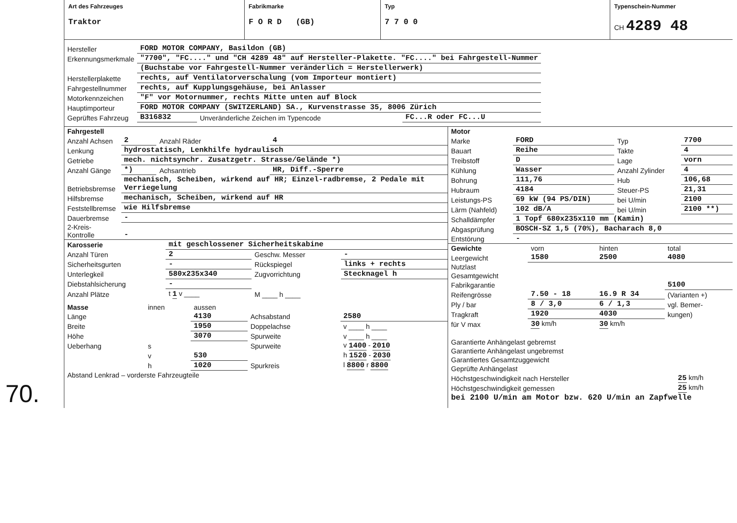Art des Fahrzeuges
Traktor
Fabrikmarke
F O R D (GB)
Typ
7 7 0 0
Typenschein-Nummer
CH 4289 48
| Hersteller | FORD MOTOR COMPANY, Basildon (GB) | | |
| Erkennungsmerkmale | "7700", "FC...." und "CH 4289 48" auf Hersteller-Plakette. "FC...." bei Fahrgestell-Nummer | | |
| | (Buchstabe vor Fahrgestell-Nummer veränderlich = Herstellerwerk) | | |
| Herstellerplakette | rechts, auf Ventilatorverschalung (vom Importeur montiert) | | |
| Fahrgestellnummer | rechts, auf Kupplungsgehäuse, bei Anlasser | | |
| Motorkennzeichen | "F" vor Motornummer, rechts Mitte unten auf Block | | |
| Hauptimporteur | FORD MOTOR COMPANY (SWITZERLAND) SA., Kurvenstrasse 35, 8006 Zürich | | |
| Geprüftes Fahrzeug | B316832 | Unveränderliche Zeichen im Typencode | FC...R oder FC...U |
| Fahrgestell | | | |
| Anzahl Achsen | 2 | Anzahl Räder | 4 |
| Lenkung | hydrostatisch, Lenkhilfe hydraulisch | | |
| Getriebe | mech. nichtsynchr. Zusatzgetr. Strasse/Gelände *) | | |
| Anzahl Gänge | *) | Achsantrieb | HR, Diff.-Sperre |
| Betriebsbremse | mechanisch, Scheiben, wirkend auf HR; Einzel-radbremse, 2 Pedale mit Verriegelung | | |
| Hilfsbremse | mechanisch, Scheiben, wirkend auf HR | | |
| Feststellbremse | wie Hilfsbremse | | |
| Dauerbremse | - | | |
| 2-Kreis-Kontrolle | - | | |
| Karosserie | mit geschlossener Sicherheitskabine | | |
| Anzahl Türen | 2 | Geschw. Messer | - |
| Sicherheitsgurten | - | Rückspiegel | links + rechts |
| Unterlegkeil | 580x235x340 | Zugvorrichtung | Stecknagel h |
| Diebstahlsicherung | - | | |
| Anzahl Plätze | t 1 v ____ | M ____ h ____ | |
| Masse | innen | aussen | | |
| --- | --- | --- | --- | --- |
| Länge | | 4130 | Achsabstand | 2580 |
| Breite | | 1950 | Doppelachse | v ____ h ____ |
| Höhe | | 3070 | Spurweite | v ____ h ____ |
| Ueberhang | s | | Spurweite | v 1400 - 2010 |
| | v | 530 | | h 1520 - 2030 |
| | h | 1020 | Spurkreis | l 8800 r 8800 |
| Abstand Lenkrad – vorderste Fahrzeugteile | | | | |
70.
| Motor | | | |
| Marke | FORD | Typ | 7700 |
| Bauart | Reihe | Takte | 4 |
| Treibstoff | D | Lage | vorn |
| Kühlung | Wasser | Anzahl Zylinder | 4 |
| Bohrung | 111,76 | Hub | 106,68 |
| Hubraum | 4184 | Steuer-PS | 21,31 |
| Leistungs-PS | 69 kW (94 PS/DIN) | bei U/min | 2100 |
| Lärm (Nahfeld) | 102 dB/A | bei U/min | 2100 **) |
| Schalldämpfer | 1 Topf 680x235x110 mm (Kamin) | | |
| Abgasprüfung | BOSCH-SZ 1,5 (70%), Bacharach 8,0 | | |
| Entstörung | - | | |
| Gewichte | vorn | hinten | total |
| --- | --- | --- | --- |
| Leergewicht | 1580 | 2500 | 4080 |
| Nutzlast | | | |
| Gesamtgewicht | | | |
| Fabrikgarantie | | | 5100 |
| Reifengrösse | 7.50 - 18 | 16.9 R 34 | (Varianten +) |
| Ply / bar | 8 / 3,0 | 6 / 1,3 | vgl. Bemer- |
| Tragkraft | 1920 | 4030 | kungen) |
| für V max | 30 km/h | 30 km/h | |
| Garantierte Anhängelast gebremst | |
| Garantierte Anhängelast ungebremst | |
| Garantiertes Gesamtzuggewicht | |
| Geprüfte Anhängelast | |
| Höchstgeschwindigkeit nach Hersteller | 25 km/h |
| Höchstgeschwindigkeit gemessen | 25 km/h |
| bei 2100 U/min am Motor bzw. 620 U/min an Zapfwelle | |